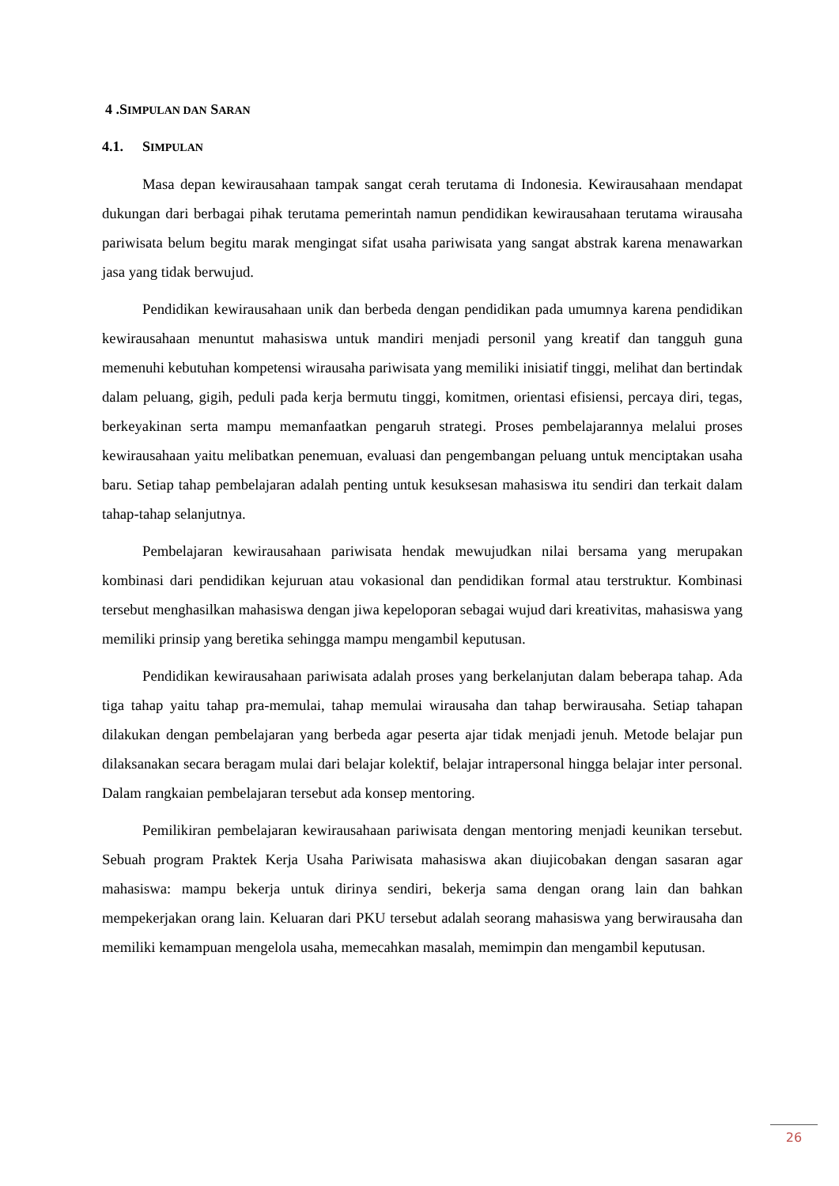4 .SIMPULAN DAN SARAN
4.1. SIMPULAN
Masa depan kewirausahaan tampak sangat cerah terutama di Indonesia. Kewirausahaan mendapat dukungan dari berbagai pihak terutama pemerintah namun pendidikan kewirausahaan terutama wirausaha pariwisata belum begitu marak mengingat sifat usaha pariwisata yang sangat abstrak karena menawarkan jasa yang tidak berwujud.
Pendidikan kewirausahaan unik dan berbeda dengan pendidikan pada umumnya karena pendidikan kewirausahaan menuntut mahasiswa untuk mandiri menjadi personil yang kreatif dan tangguh guna memenuhi kebutuhan kompetensi wirausaha pariwisata yang memiliki inisiatif tinggi, melihat dan bertindak dalam peluang, gigih, peduli pada kerja bermutu tinggi, komitmen, orientasi efisiensi, percaya diri, tegas, berkeyakinan serta mampu memanfaatkan pengaruh strategi. Proses pembelajarannya melalui proses kewirausahaan yaitu melibatkan penemuan, evaluasi dan pengembangan peluang untuk menciptakan usaha baru. Setiap tahap pembelajaran adalah penting untuk kesuksesan mahasiswa itu sendiri dan terkait dalam tahap-tahap selanjutnya.
Pembelajaran kewirausahaan pariwisata hendak mewujudkan nilai bersama yang merupakan kombinasi dari pendidikan kejuruan atau vokasional dan pendidikan formal atau terstruktur. Kombinasi tersebut menghasilkan mahasiswa dengan jiwa kepeloporan sebagai wujud dari kreativitas, mahasiswa yang memiliki prinsip yang beretika sehingga mampu mengambil keputusan.
Pendidikan kewirausahaan pariwisata adalah proses yang berkelanjutan dalam beberapa tahap. Ada tiga tahap yaitu tahap pra-memulai, tahap memulai wirausaha dan tahap berwirausaha. Setiap tahapan dilakukan dengan pembelajaran yang berbeda agar peserta ajar tidak menjadi jenuh. Metode belajar pun dilaksanakan secara beragam mulai dari belajar kolektif, belajar intrapersonal hingga belajar inter personal. Dalam rangkaian pembelajaran tersebut ada konsep mentoring.
Pemilikiran pembelajaran kewirausahaan pariwisata dengan mentoring menjadi keunikan tersebut. Sebuah program Praktek Kerja Usaha Pariwisata mahasiswa akan diujicobakan dengan sasaran agar mahasiswa: mampu bekerja untuk dirinya sendiri, bekerja sama dengan orang lain dan bahkan mempekerjakan orang lain. Keluaran dari PKU tersebut adalah seorang mahasiswa yang berwirausaha dan memiliki kemampuan mengelola usaha, memecahkan masalah, memimpin dan mengambil keputusan.
26